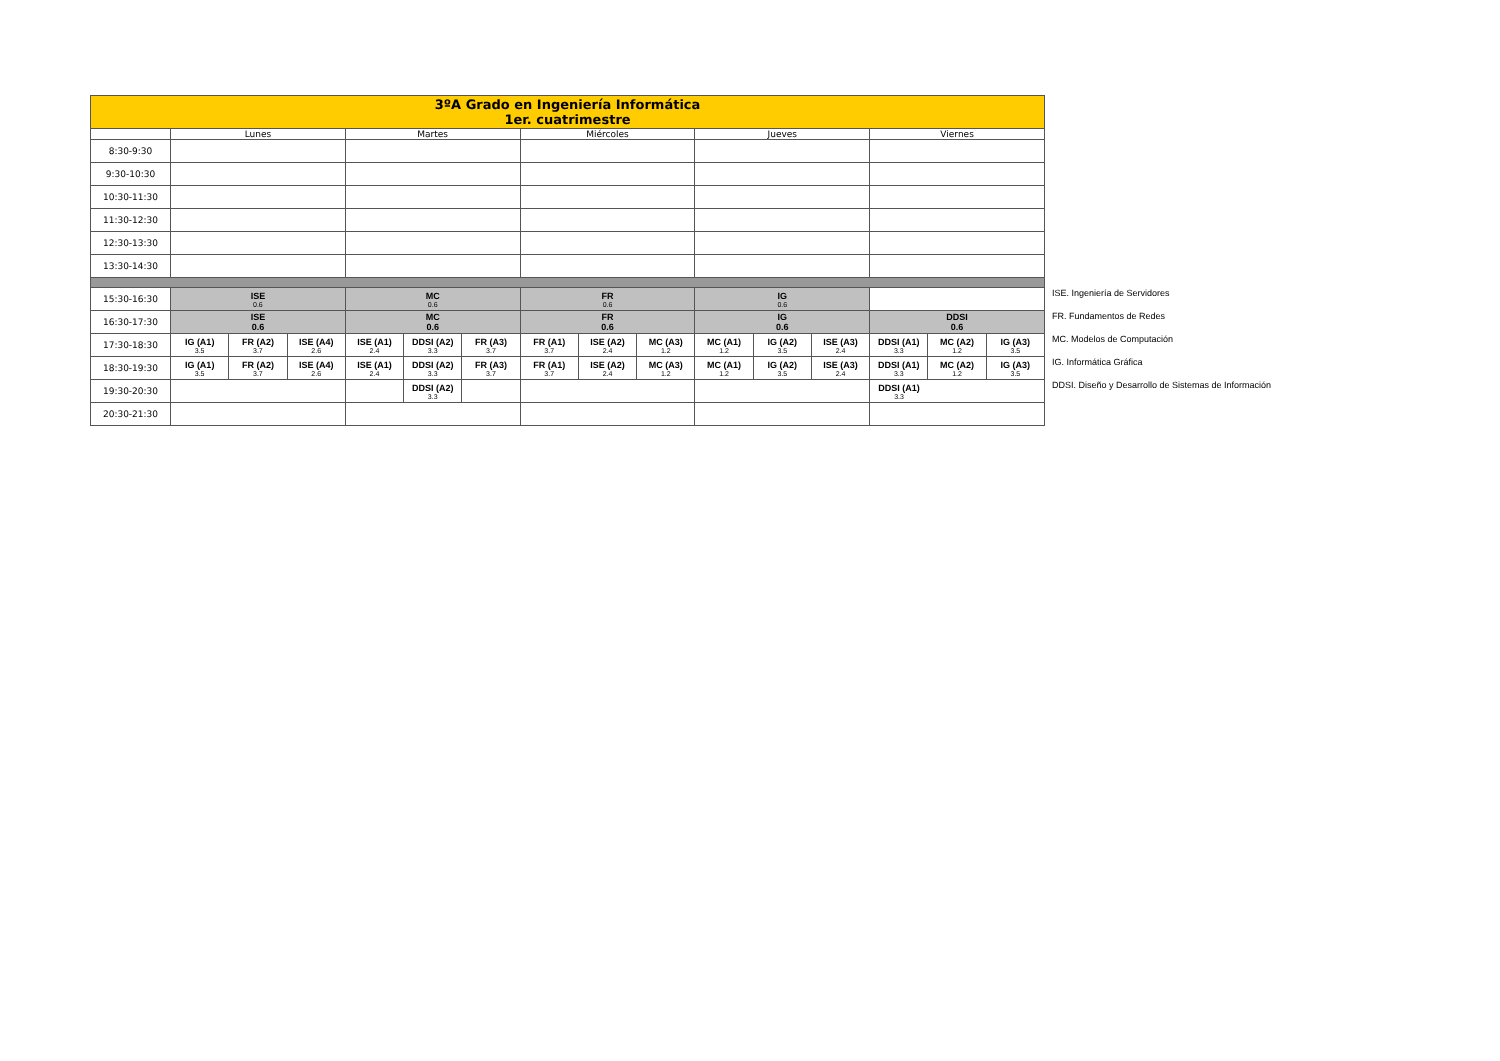| 3ºA Grado en Ingeniería Informática 1er. cuatrimestre | | | | | | | | | | | | | | | |
| | Lunes | | | Martes | | | Miércoles | | | Jueves | | | Viernes | | |
| 8:30-9:30 | | | | | | | | | | | | | | | |
| 9:30-10:30 | | | | | | | | | | | | | | | |
| 10:30-11:30 | | | | | | | | | | | | | | | |
| 11:30-12:30 | | | | | | | | | | | | | | | |
| 12:30-13:30 | | | | | | | | | | | | | | | |
| 13:30-14:30 | | | | | | | | | | | | | | | |
| 15:30-16:30 | ISE 0.6 | | | MC 0.6 | | | FR 0.6 | | | IG 0.6 | | | | | |
| 16:30-17:30 | ISE 0.6 | | | MC 0.6 | | | FR 0.6 | | | IG 0.6 | | | DDSI 0.6 | | |
| 17:30-18:30 | IG (A1) 3.5 | FR (A2) 3.7 | ISE (A4) 2.6 | ISE (A1) 2.4 | DDSI (A2) 3.3 | FR (A3) 3.7 | FR (A1) 3.7 | ISE (A2) 2.4 | MC (A3) 1.2 | MC (A1) 1.2 | IG (A2) 3.5 | ISE (A3) 2.4 | DDSI (A1) 3.3 | MC (A2) 1.2 | IG (A3) 3.5 |
| 18:30-19:30 | IG (A1) 3.5 | FR (A2) 3.7 | ISE (A4) 2.6 | ISE (A1) 2.4 | DDSI (A2) 3.3 | FR (A3) 3.7 | FR (A1) 3.7 | ISE (A2) 2.4 | MC (A3) 1.2 | MC (A1) 1.2 | IG (A2) 3.5 | ISE (A3) 2.4 | DDSI (A1) 3.3 | MC (A2) 1.2 | IG (A3) 3.5 |
| 19:30-20:30 | | | | | DDSI (A2) 3.3 | | | | | | | | DDSI (A1) 3.3 | | |
| 20:30-21:30 | | | | | | | | | | | | | | | |
ISE. Ingeniería de Servidores
FR. Fundamentos de Redes
MC. Modelos de Computación
IG. Informática Gráfica
DDSI. Diseño y Desarrollo de Sistemas de Información